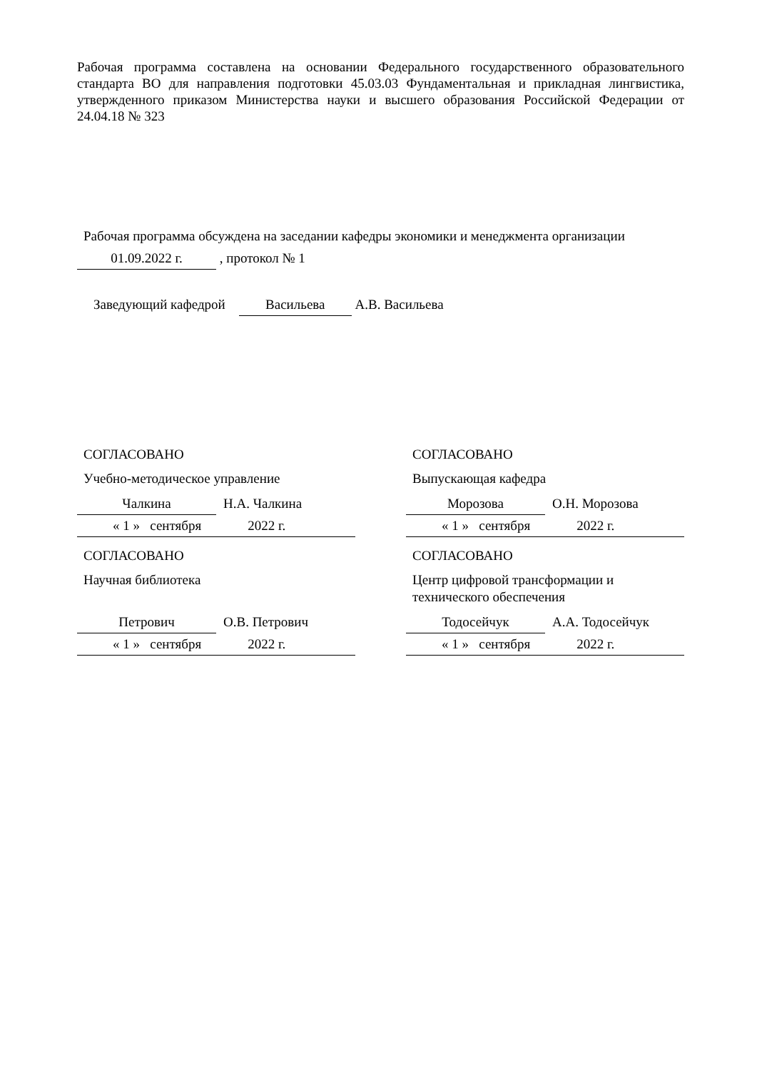Рабочая программа составлена на основании Федерального государственного образовательного стандарта ВО для направления подготовки 45.03.03 Фундаментальная и прикладная лингвистика, утвержденного приказом Министерства науки и высшего образования Российской Федерации от 24.04.18 № 323
Рабочая программа обсуждена на заседании кафедры экономики и менеджмента организации
01.09.2022 г. , протокол № 1
Заведующий кафедрой Васильева А.В. Васильева
СОГЛАСОВАНО
Учебно-методическое управление
Чалкина Н.А. Чалкина
« 1 » сентября 2022 г.
СОГЛАСОВАНО
Научная библиотека
Петрович О.В. Петрович
« 1 » сентября 2022 г.
СОГЛАСОВАНО
Выпускающая кафедра
Морозова О.Н. Морозова
« 1 » сентября 2022 г.
СОГЛАСОВАНО
Центр цифровой трансформации и технического обеспечения
Тодосейчук А.А. Тодосейчук
« 1 » сентября 2022 г.